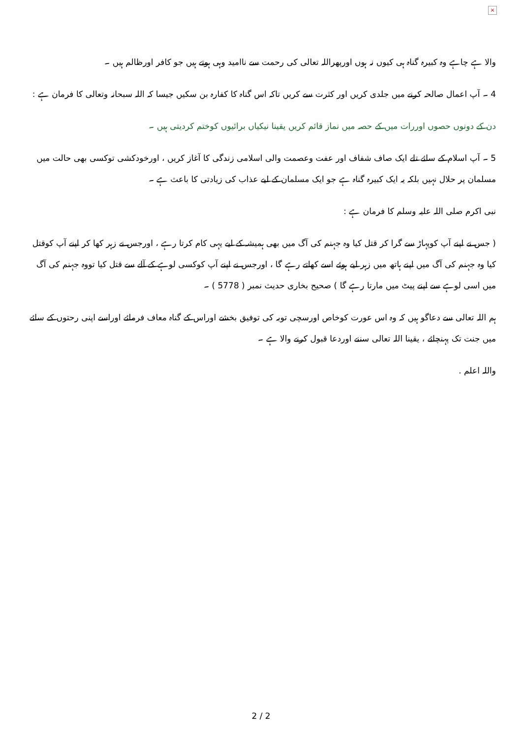×
والا ہے چاہے وہ کبیرہ گناہ ہی کیوں نہ ہوں اورپھراللہ تعالی کی رحمت سے ناامید وہی ہوتے ہیں جو کافر اورظالم ہیں ۔
4 ۔ آپ اعمال صالحہ کرنے میں جلدی کریں اور کثرت سے کریں تاکہ اس گناہ کا کفارہ بن سکیں جیسا کہ اللہ سبحانہ وتعالی کا فرمان ہے :
دن کے دونوں حصوں اوررات میں کے حصہ میں نماز قائم کریں یقینا نیکیاں برائیوں کوختم کردیتی ہیں ۔
5 ۔ آپ اسلام کے سائے تلے ایک صاف شفاف اور عفت وعصمت والی اسلامی زندگی کا آغاز کریں ، اورخودکشی توکسی بھی حالت میں مسلمان پر حلال نہیں بلکہ یہ ایک کبیرہ گناہ ہے جو ایک مسلمان کے لیے عذاب کی زیادتی کا باعث ہے ۔
نبی اکرم صلی اللہ علیہ وسلم کا فرمان ہے :
( جس نے اپنے آپ کوپہاڑ سے گرا کر قتل کیا وہ جہنم کی آگ میں بھی ہمیشہ کے لیے یہی کام کرتا رہے ، اورجس نے زہر کھا کر اپنے آپ کوقتل کیا وہ جہنم کی آگ میں اپنے ہاتھ میں زہر لیے ہوئے اسے کھاتے رہے گا ، اورجس نے اپنے آپ کوکسی لوہے کے آلے سے قتل کیا تووہ جہنم کی آگ میں اسی لوہے سے اپنے پیٹ میں مارتا رہے گا ) صحیح بخاری حدیث نمبر ( 5778 ) ۔
ہم اللہ تعالی سے دعاگو ہیں کہ وہ اس عورت کوخاص اورسچی توبہ کی توفیق بخشے اوراس کے گناہ معاف فرمائے اوراسے اپنی رحتوں کے سائے میں جنت تک پہنچائے ، یقینا اللہ تعالی سننے اوردعا قبول کرنے والا ہے ۔
واللہ اعلم .
2 / 2